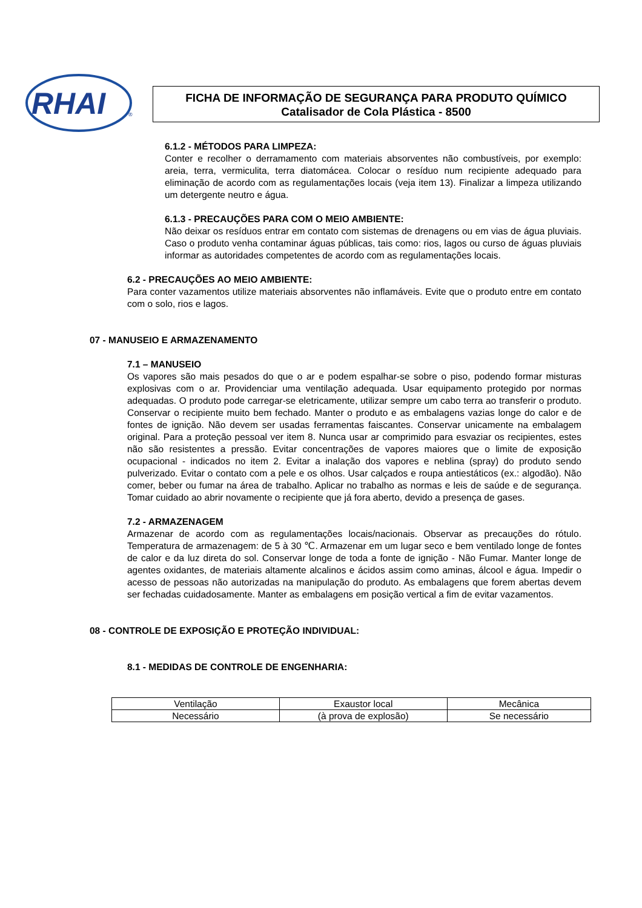RHAI
®
FICHA DE INFORMAÇÃO DE SEGURANÇA PARA PRODUTO QUÍMICO
Catalisador de Cola Plástica - 8500
6.1.2 - MÉTODOS PARA LIMPEZA:
Conter e recolher o derramamento com materiais absorventes não combustíveis, por exemplo: areia, terra, vermiculita, terra diatomácea. Colocar o resíduo num recipiente adequado para eliminação de acordo com as regulamentações locais (veja item 13). Finalizar a limpeza utilizando um detergente neutro e água.
6.1.3 - PRECAUÇÕES PARA COM O MEIO AMBIENTE:
Não deixar os resíduos entrar em contato com sistemas de drenagens ou em vias de água pluviais. Caso o produto venha contaminar águas públicas, tais como: rios, lagos ou curso de águas pluviais informar as autoridades competentes de acordo com as regulamentações locais.
6.2 - PRECAUÇÕES AO MEIO AMBIENTE:
Para conter vazamentos utilize materiais absorventes não inflamáveis. Evite que o produto entre em contato com o solo, rios e lagos.
07 - MANUSEIO E ARMAZENAMENTO
7.1 – MANUSEIO
Os vapores são mais pesados do que o ar e podem espalhar-se sobre o piso, podendo formar misturas explosivas com o ar. Providenciar uma ventilação adequada. Usar equipamento protegido por normas adequadas. O produto pode carregar-se eletricamente, utilizar sempre um cabo terra ao transferir o produto. Conservar o recipiente muito bem fechado. Manter o produto e as embalagens vazias longe do calor e de fontes de ignição. Não devem ser usadas ferramentas faiscantes. Conservar unicamente na embalagem original. Para a proteção pessoal ver item 8. Nunca usar ar comprimido para esvaziar os recipientes, estes não são resistentes a pressão. Evitar concentrações de vapores maiores que o limite de exposição ocupacional - indicados no item 2. Evitar a inalação dos vapores e neblina (spray) do produto sendo pulverizado. Evitar o contato com a pele e os olhos. Usar calçados e roupa antiestáticos (ex.: algodão). Não comer, beber ou fumar na área de trabalho. Aplicar no trabalho as normas e leis de saúde e de segurança. Tomar cuidado ao abrir novamente o recipiente que já fora aberto, devido a presença de gases.
7.2 - ARMAZENAGEM
Armazenar de acordo com as regulamentações locais/nacionais. Observar as precauções do rótulo. Temperatura de armazenagem: de 5 à 30 ℃. Armazenar em um lugar seco e bem ventilado longe de fontes de calor e da luz direta do sol. Conservar longe de toda a fonte de ignição - Não Fumar. Manter longe de agentes oxidantes, de materiais altamente alcalinos e ácidos assim como aminas, álcool e água. Impedir o acesso de pessoas não autorizadas na manipulação do produto. As embalagens que forem abertas devem ser fechadas cuidadosamente. Manter as embalagens em posição vertical a fim de evitar vazamentos.
08 - CONTROLE DE EXPOSIÇÃO E PROTEÇÃO INDIVIDUAL:
8.1 - MEDIDAS DE CONTROLE DE ENGENHARIA:
| Ventilação | Exaustor local | Mecânica |
| Necessário | (à prova de explosão) | Se necessário |